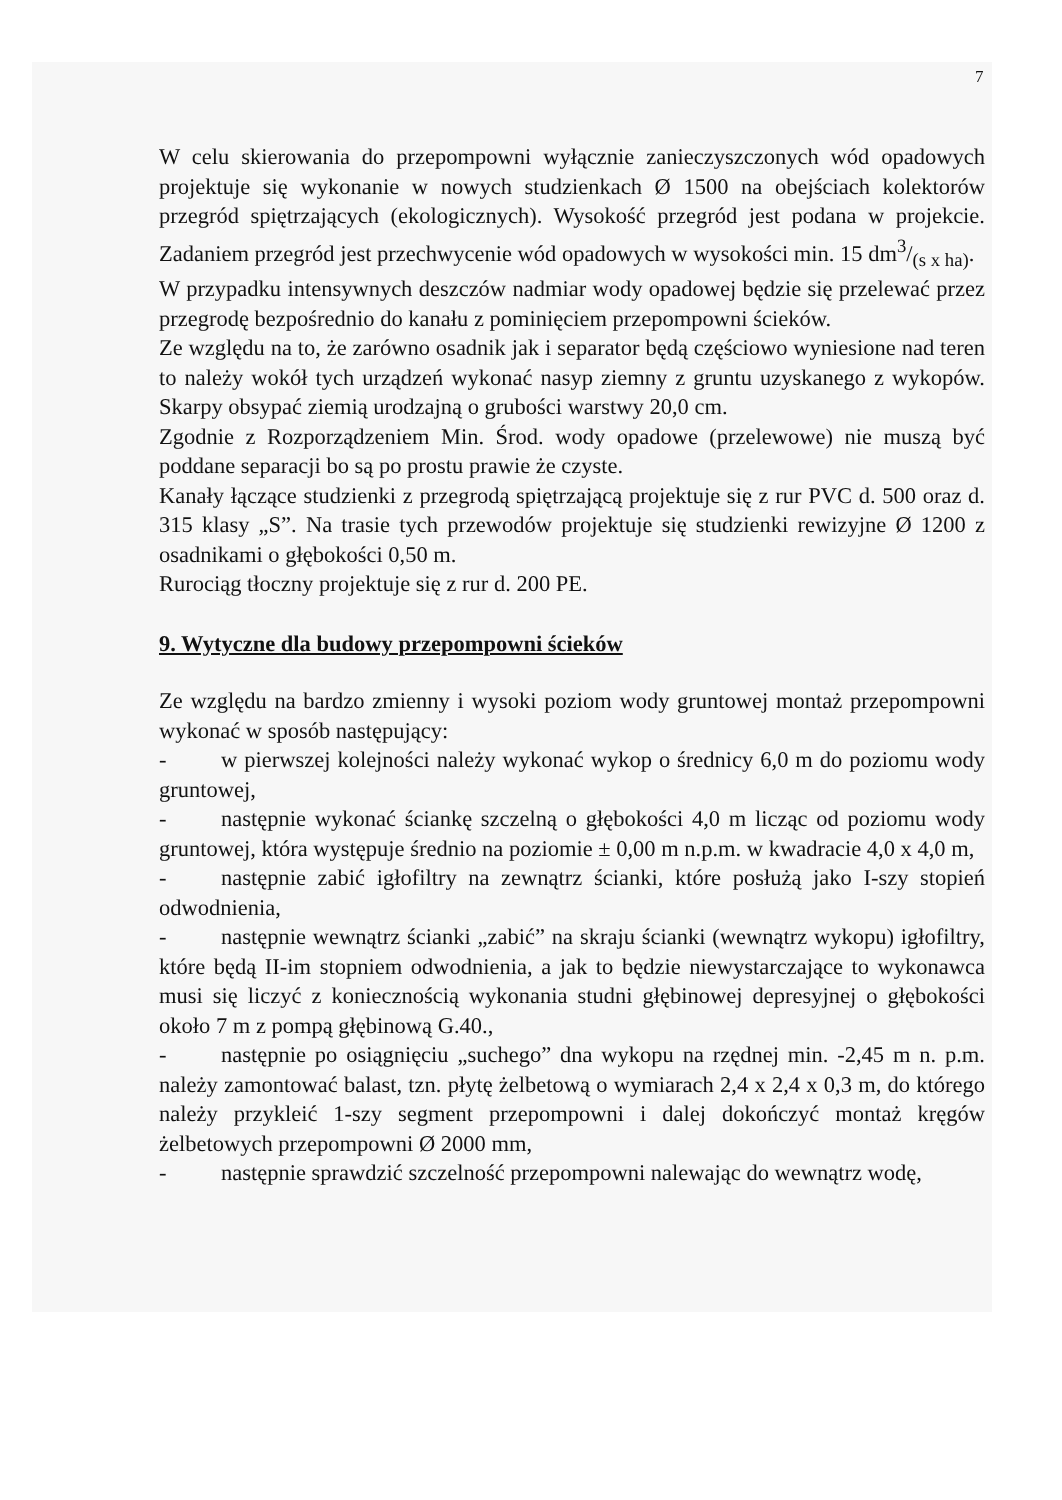7
W celu skierowania do przepompowni wyłącznie zanieczyszczonych wód opadowych projektuje się wykonanie w nowych studzienkach Ø 1500 na obejściach kolektorów przegród spiętrzających (ekologicznych). Wysokość przegród jest podana w projekcie. Zadaniem przegród jest przechwycenie wód opadowych w wysokości min. 15 dm3/(s x ha).
W przypadku intensywnych deszczów nadmiar wody opadowej będzie się przelewać przez przegrodę bezpośrednio do kanału z pominięciem przepompowni ścieków.
Ze względu na to, że zarówno osadnik jak i separator będą częściowo wyniesione nad teren to należy wokół tych urządzeń wykonać nasyp ziemny z gruntu uzyskanego z wykopów. Skarpy obsypać ziemią urodzajną o grubości warstwy 20,0 cm.
Zgodnie z Rozporządzeniem Min. Środ. wody opadowe (przelewowe) nie muszą być poddane separacji bo są po prostu prawie że czyste.
Kanały łączące studzienki z przegrodą spiętrzającą projektuje się z rur PVC d. 500 oraz d. 315 klasy „S”. Na trasie tych przewodów projektuje się studzienki rewizyjne Ø 1200 z osadnikami o głębokości 0,50 m.
Rurociąg tłoczny projektuje się z rur d. 200 PE.
9. Wytyczne dla budowy przepompowni ścieków
Ze względu na bardzo zmienny i wysoki poziom wody gruntowej montaż przepompowni wykonać w sposób następujący:
- w pierwszej kolejności należy wykonać wykop o średnicy 6,0 m do poziomu wody gruntowej,
- następnie wykonać ściankę szczelną o głębokości 4,0 m licząc od poziomu wody gruntowej, która występuje średnio na poziomie ± 0,00 m n.p.m. w kwadracie 4,0 x 4,0 m,
- następnie zabić igłofiltry na zewnątrz ścianki, które posłużą jako I-szy stopień odwodnienia,
- następnie wewnątrz ścianki „zabić” na skraju ścianki (wewnątrz wykopu) igłofiltry, które będą II-im stopniem odwodnienia, a jak to będzie niewystarczające to wykonawca musi się liczyć z koniecznością wykonania studni głębinowej depresyjnej o głębokości około 7 m z pompą głębinową G.40.,
- następnie po osiągnięciu „suchego” dna wykopu na rzędnej min. -2,45 m n. p.m. należy zamontować balast, tzn. płytę żelbetową o wymiarach 2,4 x 2,4 x 0,3 m, do którego należy przykleić 1-szy segment przepompowni i dalej dokończyć montaż kręgów żelbetowych przepompowni Ø 2000 mm,
- następnie sprawdzić szczelność przepompowni nalewając do wewnątrz wodę,